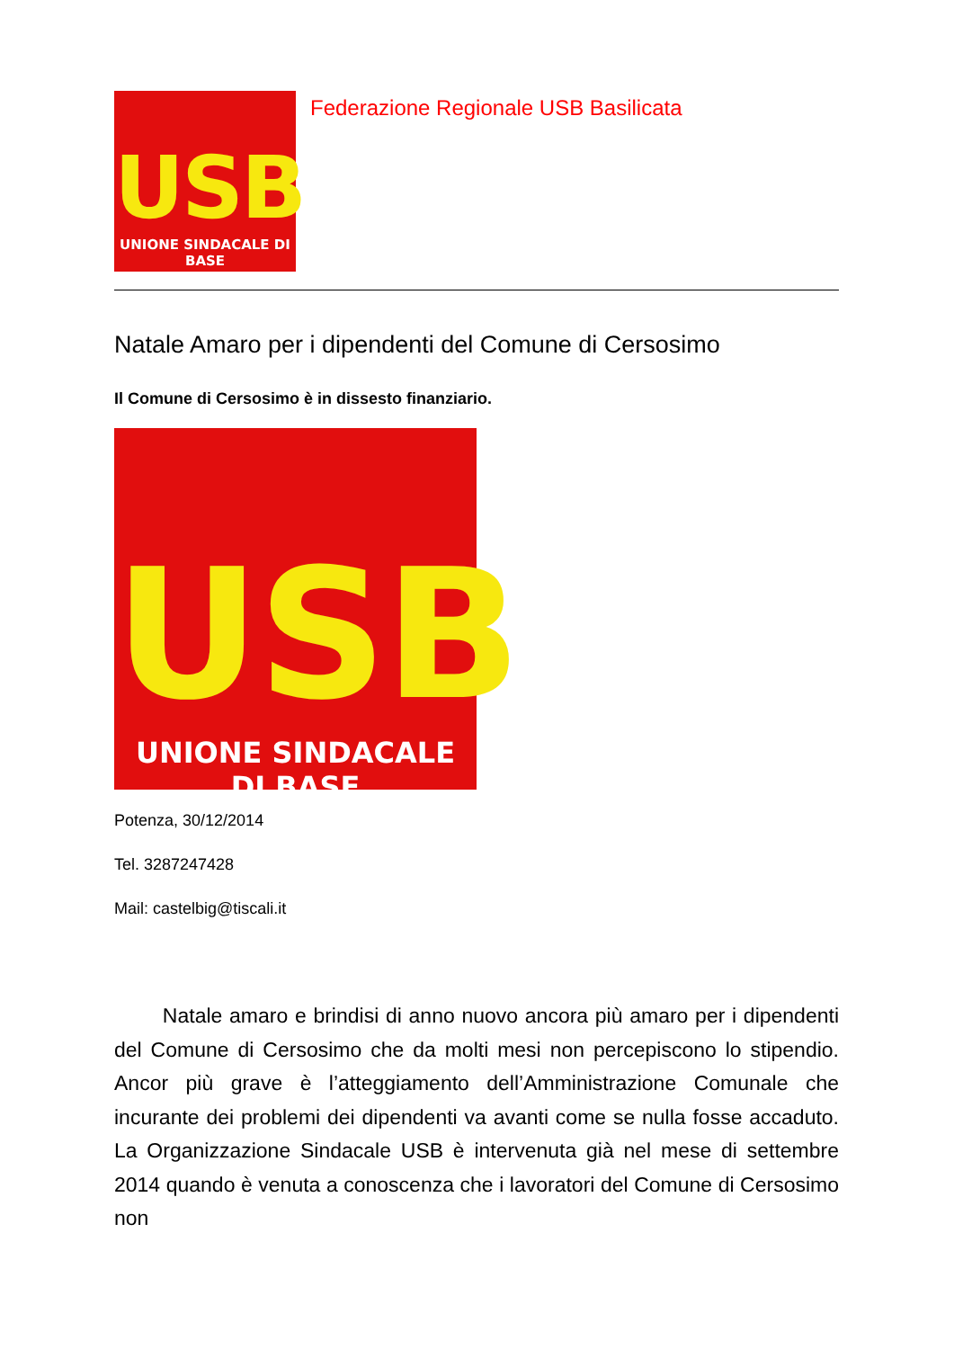USB
UNIONE SINDACALE DI BASE
Federazione Regionale USB Basilicata
Natale Amaro per i dipendenti del Comune di Cersosimo
Il Comune di Cersosimo è in dissesto finanziario.
USB
UNIONE SINDACALE DI BASE
Potenza, 30/12/2014
Tel. 3287247428
Mail: castelbig@tiscali.it
Natale amaro e brindisi di anno nuovo ancora più amaro per i dipendenti del Comune di Cersosimo che da molti mesi non percepiscono lo stipendio. Ancor più grave è l’atteggiamento dell’Amministrazione Comunale che incurante dei problemi dei dipendenti va avanti come se nulla fosse accaduto. La Organizzazione Sindacale USB è intervenuta già nel mese di settembre 2014 quando è venuta a conoscenza che i lavoratori del Comune di Cersosimo non